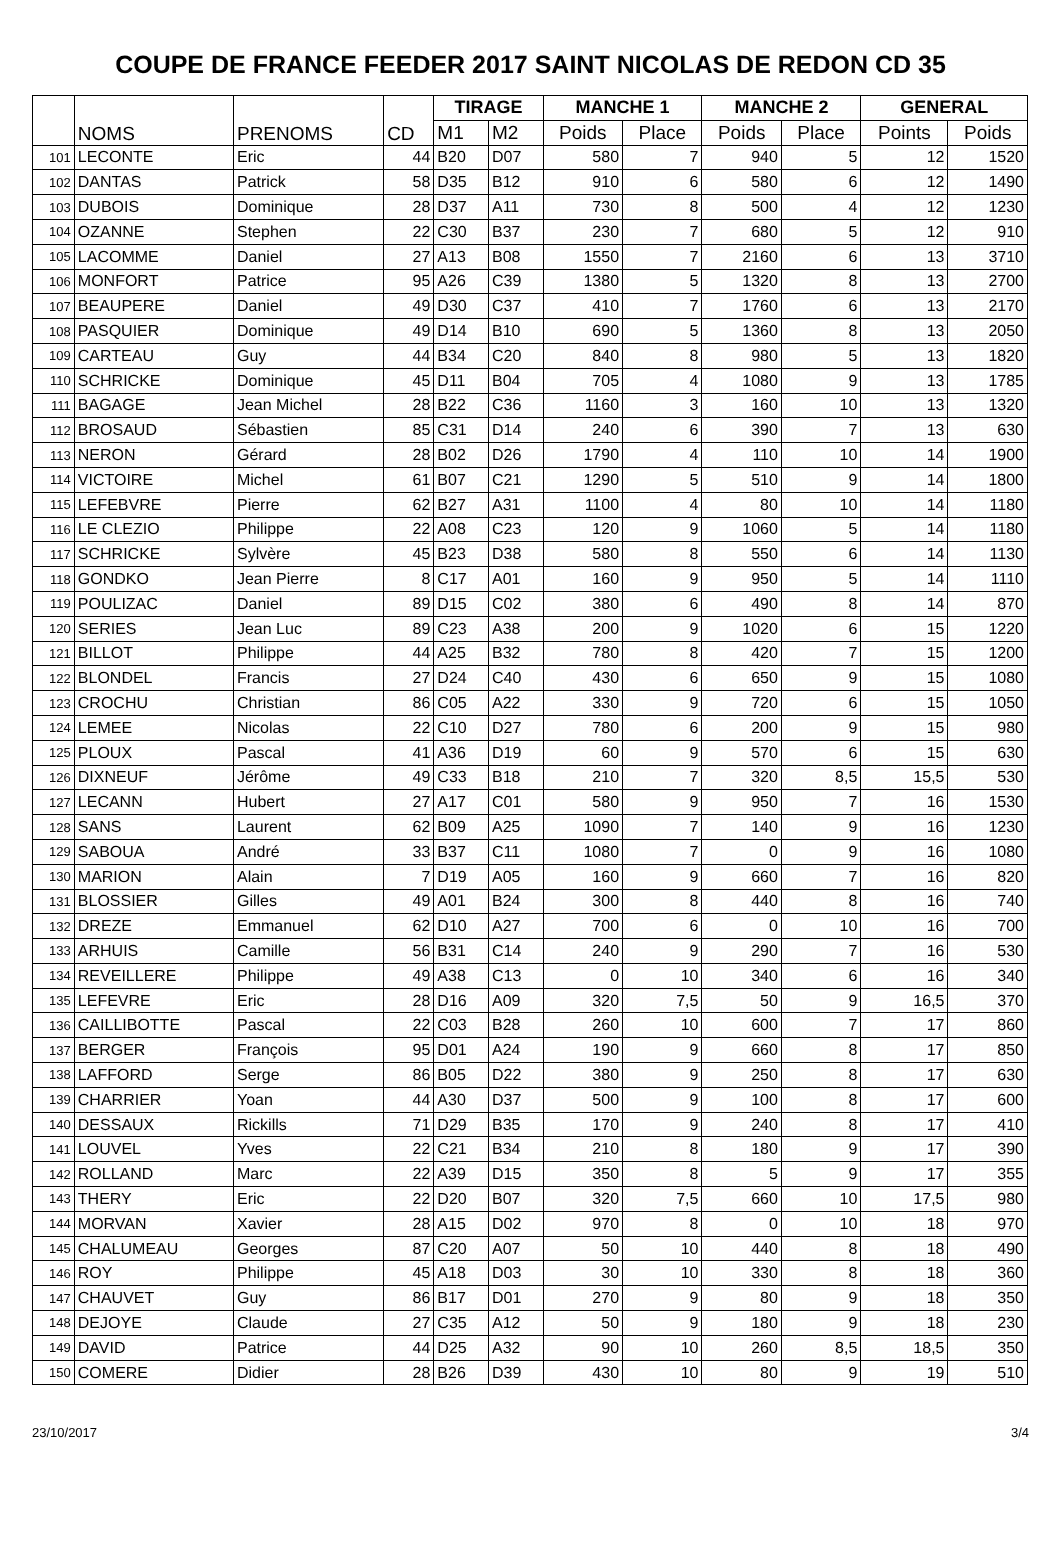COUPE DE FRANCE FEEDER 2017 SAINT NICOLAS DE REDON CD 35
| | NOMS | PRENOMS | CD | TIRAGE | | MANCHE 1 | | MANCHE 2 | | GENERAL | |
| | | | | M1 | M2 | Poids | Place | Poids | Place | Points | Poids |
| 101 | LECONTE | Eric | 44 | B20 | D07 | 580 | 7 | 940 | 5 | 12 | 1520 |
| 102 | DANTAS | Patrick | 58 | D35 | B12 | 910 | 6 | 580 | 6 | 12 | 1490 |
| 103 | DUBOIS | Dominique | 28 | D37 | A11 | 730 | 8 | 500 | 4 | 12 | 1230 |
| 104 | OZANNE | Stephen | 22 | C30 | B37 | 230 | 7 | 680 | 5 | 12 | 910 |
| 105 | LACOMME | Daniel | 27 | A13 | B08 | 1550 | 7 | 2160 | 6 | 13 | 3710 |
| 106 | MONFORT | Patrice | 95 | A26 | C39 | 1380 | 5 | 1320 | 8 | 13 | 2700 |
| 107 | BEAUPERE | Daniel | 49 | D30 | C37 | 410 | 7 | 1760 | 6 | 13 | 2170 |
| 108 | PASQUIER | Dominique | 49 | D14 | B10 | 690 | 5 | 1360 | 8 | 13 | 2050 |
| 109 | CARTEAU | Guy | 44 | B34 | C20 | 840 | 8 | 980 | 5 | 13 | 1820 |
| 110 | SCHRICKE | Dominique | 45 | D11 | B04 | 705 | 4 | 1080 | 9 | 13 | 1785 |
| 111 | BAGAGE | Jean Michel | 28 | B22 | C36 | 1160 | 3 | 160 | 10 | 13 | 1320 |
| 112 | BROSAUD | Sébastien | 85 | C31 | D14 | 240 | 6 | 390 | 7 | 13 | 630 |
| 113 | NERON | Gérard | 28 | B02 | D26 | 1790 | 4 | 110 | 10 | 14 | 1900 |
| 114 | VICTOIRE | Michel | 61 | B07 | C21 | 1290 | 5 | 510 | 9 | 14 | 1800 |
| 115 | LEFEBVRE | Pierre | 62 | B27 | A31 | 1100 | 4 | 80 | 10 | 14 | 1180 |
| 116 | LE CLEZIO | Philippe | 22 | A08 | C23 | 120 | 9 | 1060 | 5 | 14 | 1180 |
| 117 | SCHRICKE | Sylvère | 45 | B23 | D38 | 580 | 8 | 550 | 6 | 14 | 1130 |
| 118 | GONDKO | Jean Pierre | 8 | C17 | A01 | 160 | 9 | 950 | 5 | 14 | 1110 |
| 119 | POULIZAC | Daniel | 89 | D15 | C02 | 380 | 6 | 490 | 8 | 14 | 870 |
| 120 | SERIES | Jean Luc | 89 | C23 | A38 | 200 | 9 | 1020 | 6 | 15 | 1220 |
| 121 | BILLOT | Philippe | 44 | A25 | B32 | 780 | 8 | 420 | 7 | 15 | 1200 |
| 122 | BLONDEL | Francis | 27 | D24 | C40 | 430 | 6 | 650 | 9 | 15 | 1080 |
| 123 | CROCHU | Christian | 86 | C05 | A22 | 330 | 9 | 720 | 6 | 15 | 1050 |
| 124 | LEMEE | Nicolas | 22 | C10 | D27 | 780 | 6 | 200 | 9 | 15 | 980 |
| 125 | PLOUX | Pascal | 41 | A36 | D19 | 60 | 9 | 570 | 6 | 15 | 630 |
| 126 | DIXNEUF | Jérôme | 49 | C33 | B18 | 210 | 7 | 320 | 8,5 | 15,5 | 530 |
| 127 | LECANN | Hubert | 27 | A17 | C01 | 580 | 9 | 950 | 7 | 16 | 1530 |
| 128 | SANS | Laurent | 62 | B09 | A25 | 1090 | 7 | 140 | 9 | 16 | 1230 |
| 129 | SABOUA | André | 33 | B37 | C11 | 1080 | 7 | 0 | 9 | 16 | 1080 |
| 130 | MARION | Alain | 7 | D19 | A05 | 160 | 9 | 660 | 7 | 16 | 820 |
| 131 | BLOSSIER | Gilles | 49 | A01 | B24 | 300 | 8 | 440 | 8 | 16 | 740 |
| 132 | DREZE | Emmanuel | 62 | D10 | A27 | 700 | 6 | 0 | 10 | 16 | 700 |
| 133 | ARHUIS | Camille | 56 | B31 | C14 | 240 | 9 | 290 | 7 | 16 | 530 |
| 134 | REVEILLERE | Philippe | 49 | A38 | C13 | 0 | 10 | 340 | 6 | 16 | 340 |
| 135 | LEFEVRE | Eric | 28 | D16 | A09 | 320 | 7,5 | 50 | 9 | 16,5 | 370 |
| 136 | CAILLIBOTTE | Pascal | 22 | C03 | B28 | 260 | 10 | 600 | 7 | 17 | 860 |
| 137 | BERGER | François | 95 | D01 | A24 | 190 | 9 | 660 | 8 | 17 | 850 |
| 138 | LAFFORD | Serge | 86 | B05 | D22 | 380 | 9 | 250 | 8 | 17 | 630 |
| 139 | CHARRIER | Yoan | 44 | A30 | D37 | 500 | 9 | 100 | 8 | 17 | 600 |
| 140 | DESSAUX | Rickills | 71 | D29 | B35 | 170 | 9 | 240 | 8 | 17 | 410 |
| 141 | LOUVEL | Yves | 22 | C21 | B34 | 210 | 8 | 180 | 9 | 17 | 390 |
| 142 | ROLLAND | Marc | 22 | A39 | D15 | 350 | 8 | 5 | 9 | 17 | 355 |
| 143 | THERY | Eric | 22 | D20 | B07 | 320 | 7,5 | 660 | 10 | 17,5 | 980 |
| 144 | MORVAN | Xavier | 28 | A15 | D02 | 970 | 8 | 0 | 10 | 18 | 970 |
| 145 | CHALUMEAU | Georges | 87 | C20 | A07 | 50 | 10 | 440 | 8 | 18 | 490 |
| 146 | ROY | Philippe | 45 | A18 | D03 | 30 | 10 | 330 | 8 | 18 | 360 |
| 147 | CHAUVET | Guy | 86 | B17 | D01 | 270 | 9 | 80 | 9 | 18 | 350 |
| 148 | DEJOYE | Claude | 27 | C35 | A12 | 50 | 9 | 180 | 9 | 18 | 230 |
| 149 | DAVID | Patrice | 44 | D25 | A32 | 90 | 10 | 260 | 8,5 | 18,5 | 350 |
| 150 | COMERE | Didier | 28 | B26 | D39 | 430 | 10 | 80 | 9 | 19 | 510 |
23/10/2017 3/4